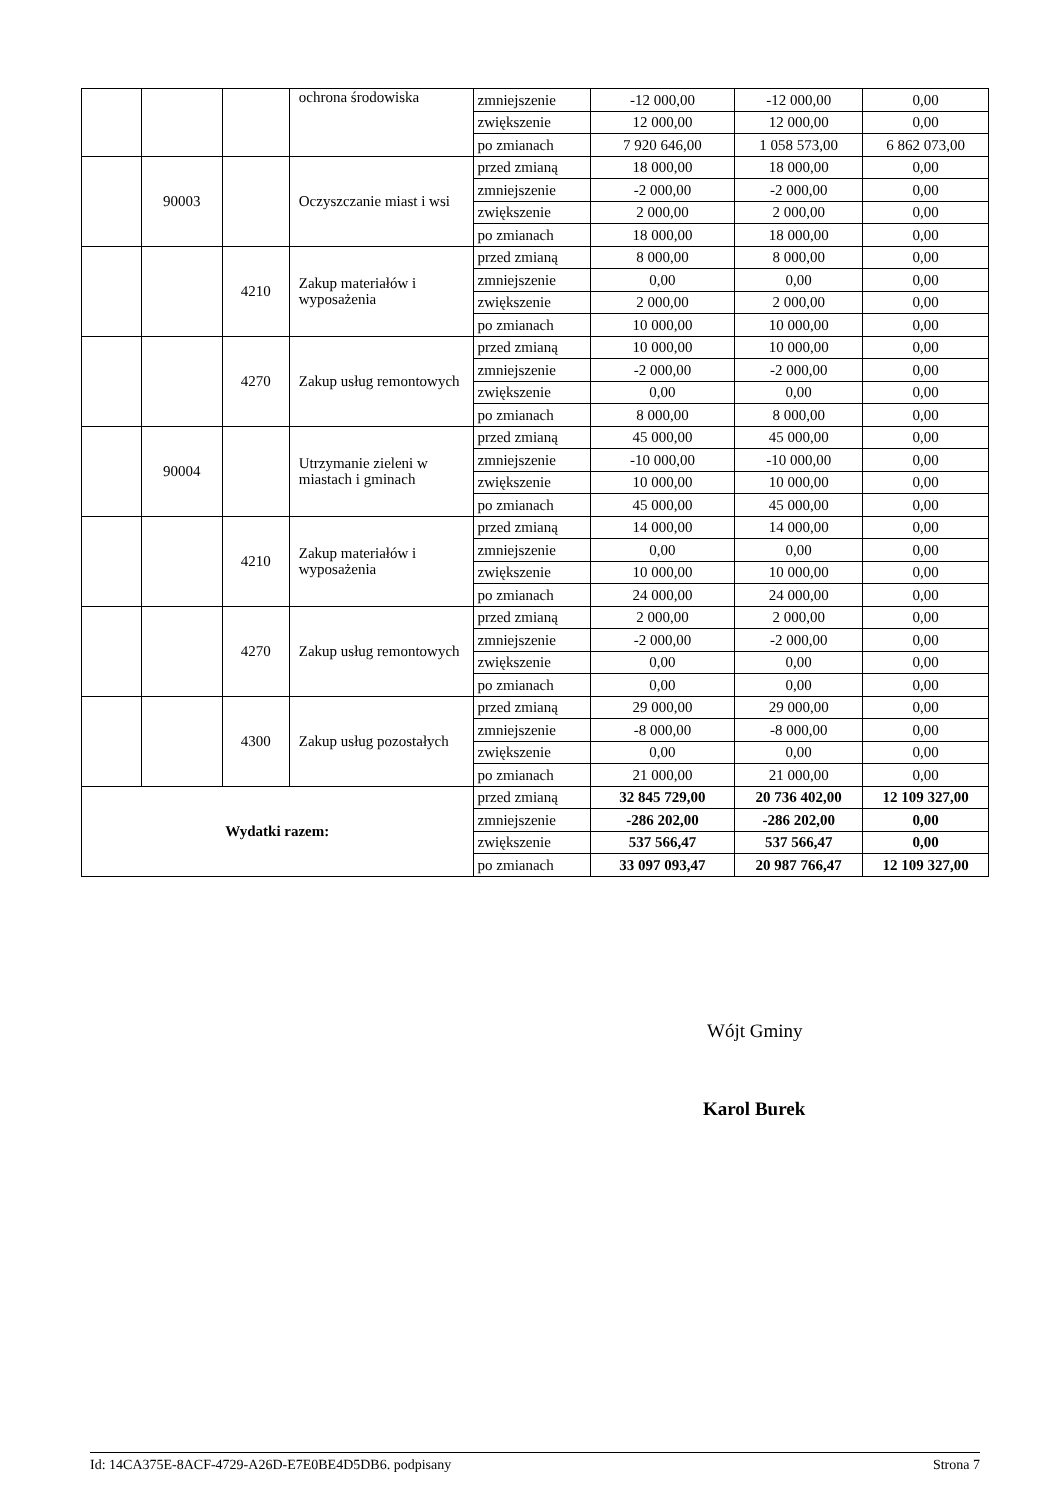| | | | ochrona środowiska | zmniejszenie | -12 000,00 | -12 000,00 | 0,00 |
| | | | | zwiększenie | 12 000,00 | 12 000,00 | 0,00 |
| | | | | po zmianach | 7 920 646,00 | 1 058 573,00 | 6 862 073,00 |
| | 90003 | | Oczyszczanie miast i wsi | przed zmianą | 18 000,00 | 18 000,00 | 0,00 |
| | | | | zmniejszenie | -2 000,00 | -2 000,00 | 0,00 |
| | | | | zwiększenie | 2 000,00 | 2 000,00 | 0,00 |
| | | | | po zmianach | 18 000,00 | 18 000,00 | 0,00 |
| | | 4210 | Zakup materiałów i wyposażenia | przed zmianą | 8 000,00 | 8 000,00 | 0,00 |
| | | | | zmniejszenie | 0,00 | 0,00 | 0,00 |
| | | | | zwiększenie | 2 000,00 | 2 000,00 | 0,00 |
| | | | | po zmianach | 10 000,00 | 10 000,00 | 0,00 |
| | | 4270 | Zakup usług remontowych | przed zmianą | 10 000,00 | 10 000,00 | 0,00 |
| | | | | zmniejszenie | -2 000,00 | -2 000,00 | 0,00 |
| | | | | zwiększenie | 0,00 | 0,00 | 0,00 |
| | | | | po zmianach | 8 000,00 | 8 000,00 | 0,00 |
| | 90004 | | Utrzymanie zieleni w miastach i gminach | przed zmianą | 45 000,00 | 45 000,00 | 0,00 |
| | | | | zmniejszenie | -10 000,00 | -10 000,00 | 0,00 |
| | | | | zwiększenie | 10 000,00 | 10 000,00 | 0,00 |
| | | | | po zmianach | 45 000,00 | 45 000,00 | 0,00 |
| | | 4210 | Zakup materiałów i wyposażenia | przed zmianą | 14 000,00 | 14 000,00 | 0,00 |
| | | | | zmniejszenie | 0,00 | 0,00 | 0,00 |
| | | | | zwiększenie | 10 000,00 | 10 000,00 | 0,00 |
| | | | | po zmianach | 24 000,00 | 24 000,00 | 0,00 |
| | | 4270 | Zakup usług remontowych | przed zmianą | 2 000,00 | 2 000,00 | 0,00 |
| | | | | zmniejszenie | -2 000,00 | -2 000,00 | 0,00 |
| | | | | zwiększenie | 0,00 | 0,00 | 0,00 |
| | | | | po zmianach | 0,00 | 0,00 | 0,00 |
| | | 4300 | Zakup usług pozostałych | przed zmianą | 29 000,00 | 29 000,00 | 0,00 |
| | | | | zmniejszenie | -8 000,00 | -8 000,00 | 0,00 |
| | | | | zwiększenie | 0,00 | 0,00 | 0,00 |
| | | | | po zmianach | 21 000,00 | 21 000,00 | 0,00 |
| Wydatki razem: | | | | przed zmianą | 32 845 729,00 | 20 736 402,00 | 12 109 327,00 |
| | | | | zmniejszenie | -286 202,00 | -286 202,00 | 0,00 |
| | | | | zwiększenie | 537 566,47 | 537 566,47 | 0,00 |
| | | | | po zmianach | 33 097 093,47 | 20 987 766,47 | 12 109 327,00 |
Wójt Gminy
Karol Burek
Id: 14CA375E-8ACF-4729-A26D-E7E0BE4D5DB6. podpisany Strona 7